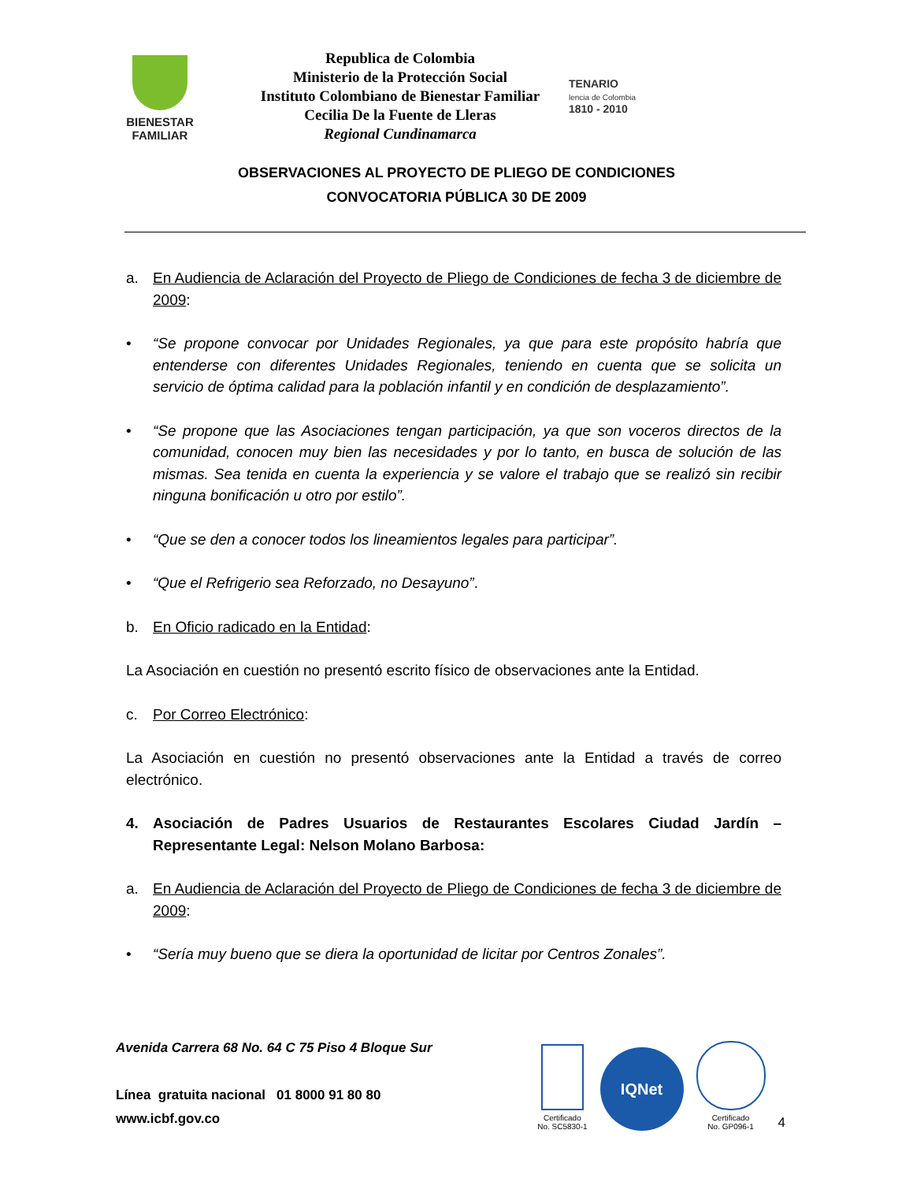BIENESTAR
FAMILIAR
Republica de Colombia
Ministerio de la Protección Social
Instituto Colombiano de Bienestar Familiar
Cecilia De la Fuente de Lleras
Regional Cundinamarca
TENARIO
lencia de Colombia
1810 - 2010
OBSERVACIONES AL PROYECTO DE PLIEGO DE CONDICIONES
CONVOCATORIA PÚBLICA 30 DE 2009
a. En Audiencia de Aclaración del Proyecto de Pliego de Condiciones de fecha 3 de diciembre de 2009:
• “Se propone convocar por Unidades Regionales, ya que para este propósito habría que entenderse con diferentes Unidades Regionales, teniendo en cuenta que se solicita un servicio de óptima calidad para la población infantil y en condición de desplazamiento”.
• “Se propone que las Asociaciones tengan participación, ya que son voceros directos de la comunidad, conocen muy bien las necesidades y por lo tanto, en busca de solución de las mismas. Sea tenida en cuenta la experiencia y se valore el trabajo que se realizó sin recibir ninguna bonificación u otro por estilo”.
• “Que se den a conocer todos los lineamientos legales para participar”.
• “Que el Refrigerio sea Reforzado, no Desayuno”.
b. En Oficio radicado en la Entidad:
La Asociación en cuestión no presentó escrito físico de observaciones ante la Entidad.
c. Por Correo Electrónico:
La Asociación en cuestión no presentó observaciones ante la Entidad a través de correo electrónico.
4. Asociación de Padres Usuarios de Restaurantes Escolares Ciudad Jardín – Representante Legal: Nelson Molano Barbosa:
a. En Audiencia de Aclaración del Proyecto de Pliego de Condiciones de fecha 3 de diciembre de 2009:
• “Sería muy bueno que se diera la oportunidad de licitar por Centros Zonales”.
Avenida Carrera 68 No. 64 C 75 Piso 4 Bloque Sur
Línea gratuita nacional 01 8000 91 80 80
www.icbf.gov.co
Certificado
No. SC5830-1
IQNet
Certificado
No. GP096-1
4